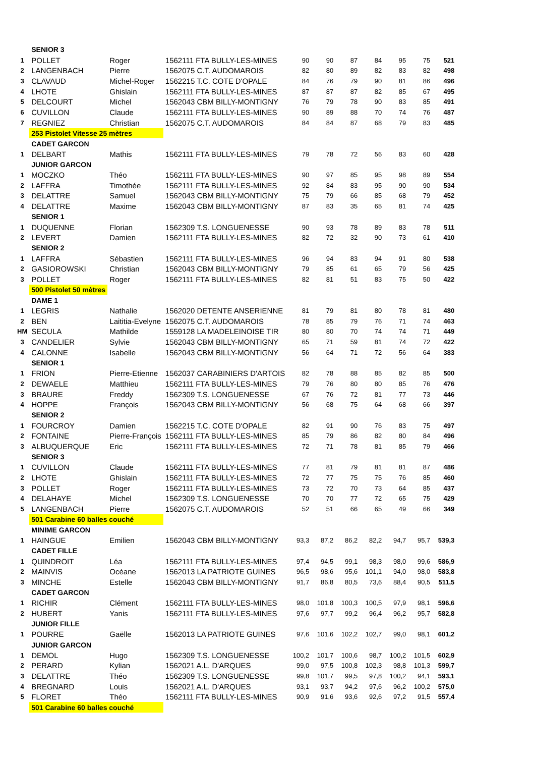| | SENIOR 3 | | | | | | | | | |
| 1 | POLLET | Roger | 1562111 FTA BULLY-LES-MINES | 90 | 90 | 87 | 84 | 95 | 75 | 521 |
| 2 | LANGENBACH | Pierre | 1562075 C.T. AUDOMAROIS | 82 | 80 | 89 | 82 | 83 | 82 | 498 |
| 3 | CLAVAUD | Michel-Roger | 1562215 T.C. COTE D'OPALE | 84 | 76 | 79 | 90 | 81 | 86 | 496 |
| 4 | LHOTE | Ghislain | 1562111 FTA BULLY-LES-MINES | 87 | 87 | 87 | 82 | 85 | 67 | 495 |
| 5 | DELCOURT | Michel | 1562043 CBM BILLY-MONTIGNY | 76 | 79 | 78 | 90 | 83 | 85 | 491 |
| 6 | CUVILLON | Claude | 1562111 FTA BULLY-LES-MINES | 90 | 89 | 88 | 70 | 74 | 76 | 487 |
| 7 | REGNIEZ | Christian | 1562075 C.T. AUDOMAROIS | 84 | 84 | 87 | 68 | 79 | 83 | 485 |
| | 253 Pistolet Vitesse 25 mètres | | | | | | | | | |
| | CADET GARCON | | | | | | | | | |
| 1 | DELBART | Mathis | 1562111 FTA BULLY-LES-MINES | 79 | 78 | 72 | 56 | 83 | 60 | 428 |
| | JUNIOR GARCON | | | | | | | | | |
| 1 | MOCZKO | Théo | 1562111 FTA BULLY-LES-MINES | 90 | 97 | 85 | 95 | 98 | 89 | 554 |
| 2 | LAFFRA | Timothée | 1562111 FTA BULLY-LES-MINES | 92 | 84 | 83 | 95 | 90 | 90 | 534 |
| 3 | DELATTRE | Samuel | 1562043 CBM BILLY-MONTIGNY | 75 | 79 | 66 | 85 | 68 | 79 | 452 |
| 4 | DELATTRE | Maxime | 1562043 CBM BILLY-MONTIGNY | 87 | 83 | 35 | 65 | 81 | 74 | 425 |
| | SENIOR 1 | | | | | | | | | |
| 1 | DUQUENNE | Florian | 1562309 T.S. LONGUENESSE | 90 | 93 | 78 | 89 | 83 | 78 | 511 |
| 2 | LEVERT | Damien | 1562111 FTA BULLY-LES-MINES | 82 | 72 | 32 | 90 | 73 | 61 | 410 |
| | SENIOR 2 | | | | | | | | | |
| 1 | LAFFRA | Sébastien | 1562111 FTA BULLY-LES-MINES | 96 | 94 | 83 | 94 | 91 | 80 | 538 |
| 2 | GASIOROWSKI | Christian | 1562043 CBM BILLY-MONTIGNY | 79 | 85 | 61 | 65 | 79 | 56 | 425 |
| 3 | POLLET | Roger | 1562111 FTA BULLY-LES-MINES | 82 | 81 | 51 | 83 | 75 | 50 | 422 |
| | 500 Pistolet 50 mètres | | | | | | | | | |
| | DAME 1 | | | | | | | | | |
| 1 | LEGRIS | Nathalie | 1562020 DETENTE ANSERIENNE | 81 | 79 | 81 | 80 | 78 | 81 | 480 |
| 2 | BEN | Laititia-Evelyne | 1562075 C.T. AUDOMAROIS | 78 | 85 | 79 | 76 | 71 | 74 | 463 |
| HM | SECULA | Mathilde | 1559128 LA MADELEINOISE TIR | 80 | 80 | 70 | 74 | 74 | 71 | 449 |
| 3 | CANDELIER | Sylvie | 1562043 CBM BILLY-MONTIGNY | 65 | 71 | 59 | 81 | 74 | 72 | 422 |
| 4 | CALONNE | Isabelle | 1562043 CBM BILLY-MONTIGNY | 56 | 64 | 71 | 72 | 56 | 64 | 383 |
| | SENIOR 1 | | | | | | | | | |
| 1 | FRION | Pierre-Etienne | 1562037 CARABINIERS D'ARTOIS | 82 | 78 | 88 | 85 | 82 | 85 | 500 |
| 2 | DEWAELE | Matthieu | 1562111 FTA BULLY-LES-MINES | 79 | 76 | 80 | 80 | 85 | 76 | 476 |
| 3 | BRAURE | Freddy | 1562309 T.S. LONGUENESSE | 67 | 76 | 72 | 81 | 77 | 73 | 446 |
| 4 | HOPPE | François | 1562043 CBM BILLY-MONTIGNY | 56 | 68 | 75 | 64 | 68 | 66 | 397 |
| | SENIOR 2 | | | | | | | | | |
| 1 | FOURCROY | Damien | 1562215 T.C. COTE D'OPALE | 82 | 91 | 90 | 76 | 83 | 75 | 497 |
| 2 | FONTAINE | Pierre-François | 1562111 FTA BULLY-LES-MINES | 85 | 79 | 86 | 82 | 80 | 84 | 496 |
| 3 | ALBUQUERQUE | Eric | 1562111 FTA BULLY-LES-MINES | 72 | 71 | 78 | 81 | 85 | 79 | 466 |
| | SENIOR 3 | | | | | | | | | |
| 1 | CUVILLON | Claude | 1562111 FTA BULLY-LES-MINES | 77 | 81 | 79 | 81 | 81 | 87 | 486 |
| 2 | LHOTE | Ghislain | 1562111 FTA BULLY-LES-MINES | 72 | 77 | 75 | 75 | 76 | 85 | 460 |
| 3 | POLLET | Roger | 1562111 FTA BULLY-LES-MINES | 73 | 72 | 70 | 73 | 64 | 85 | 437 |
| 4 | DELAHAYE | Michel | 1562309 T.S. LONGUENESSE | 70 | 70 | 77 | 72 | 65 | 75 | 429 |
| 5 | LANGENBACH | Pierre | 1562075 C.T. AUDOMAROIS | 52 | 51 | 66 | 65 | 49 | 66 | 349 |
| | 501 Carabine 60 balles couché | | | | | | | | | |
| | MINIME GARCON | | | | | | | | | |
| 1 | HAINGUE | Emilien | 1562043 CBM BILLY-MONTIGNY | 93,3 | 87,2 | 86,2 | 82,2 | 94,7 | 95,7 | 539,3 |
| | CADET FILLE | | | | | | | | | |
| 1 | QUINDROIT | Léa | 1562111 FTA BULLY-LES-MINES | 97,4 | 94,5 | 99,1 | 98,3 | 98,0 | 99,6 | 586,9 |
| 2 | MAINVIS | Océane | 1562013 LA PATRIOTE GUINES | 96,5 | 98,6 | 95,6 | 101,1 | 94,0 | 98,0 | 583,8 |
| 3 | MINCHE | Estelle | 1562043 CBM BILLY-MONTIGNY | 91,7 | 86,8 | 80,5 | 73,6 | 88,4 | 90,5 | 511,5 |
| | CADET GARCON | | | | | | | | | |
| 1 | RICHIR | Clément | 1562111 FTA BULLY-LES-MINES | 98,0 | 101,8 | 100,3 | 100,5 | 97,9 | 98,1 | 596,6 |
| 2 | HUBERT | Yanis | 1562111 FTA BULLY-LES-MINES | 97,6 | 97,7 | 99,2 | 96,4 | 96,2 | 95,7 | 582,8 |
| | JUNIOR FILLE | | | | | | | | | |
| 1 | POURRE | Gaëlle | 1562013 LA PATRIOTE GUINES | 97,6 | 101,6 | 102,2 | 102,7 | 99,0 | 98,1 | 601,2 |
| | JUNIOR GARCON | | | | | | | | | |
| 1 | DEMOL | Hugo | 1562309 T.S. LONGUENESSE | 100,2 | 101,7 | 100,6 | 98,7 | 100,2 | 101,5 | 602,9 |
| 2 | PERARD | Kylian | 1562021 A.L. D'ARQUES | 99,0 | 97,5 | 100,8 | 102,3 | 98,8 | 101,3 | 599,7 |
| 3 | DELATTRE | Théo | 1562309 T.S. LONGUENESSE | 99,8 | 101,7 | 99,5 | 97,8 | 100,2 | 94,1 | 593,1 |
| 4 | BREGNARD | Louis | 1562021 A.L. D'ARQUES | 93,1 | 93,7 | 94,2 | 97,6 | 96,2 | 100,2 | 575,0 |
| 5 | FLORET | Théo | 1562111 FTA BULLY-LES-MINES | 90,9 | 91,6 | 93,6 | 92,6 | 97,2 | 91,5 | 557,4 |
| | 501 Carabine 60 balles couché | | | | | | | | | |